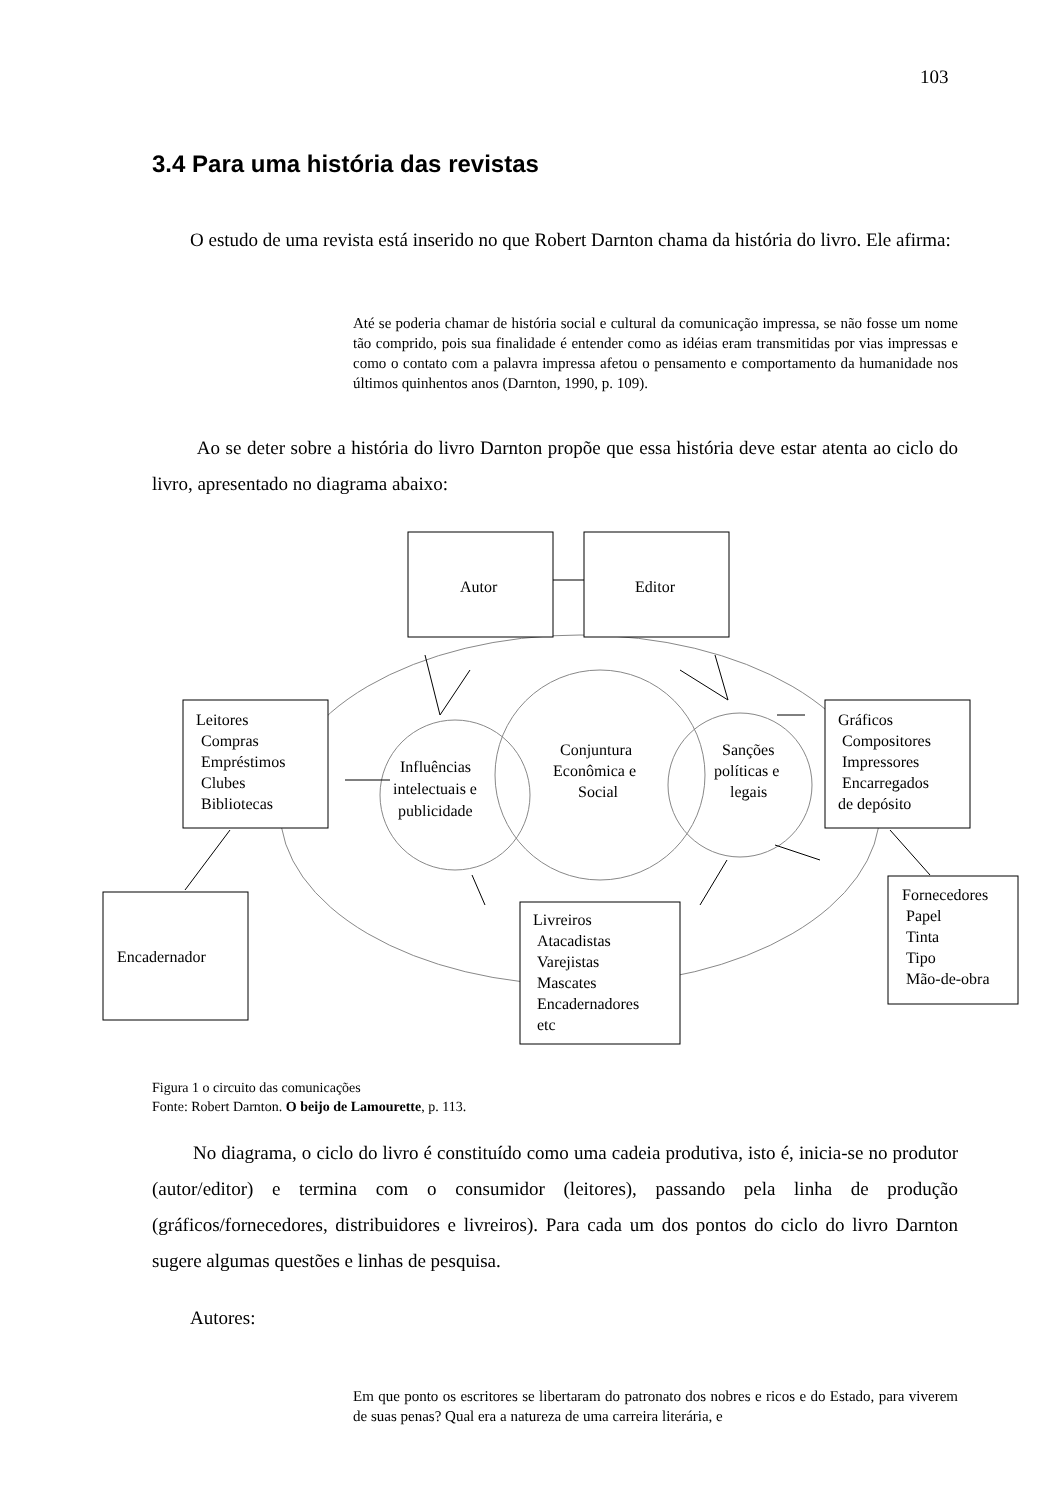103
3.4 Para uma história das revistas
O estudo de uma revista está inserido no que Robert Darnton chama da história do livro. Ele afirma:
Até se poderia chamar de história social e cultural da comunicação impressa, se não fosse um nome tão comprido, pois sua finalidade é entender como as idéias eram transmitidas por vias impressas e como o contato com a palavra impressa afetou o pensamento e comportamento da humanidade nos últimos quinhentos anos (Darnton, 1990, p. 109).
Ao se deter sobre a história do livro Darnton propõe que essa história deve estar atenta ao ciclo do livro, apresentado no diagrama abaixo:
Autor
Editor
Leitores
Compras
Empréstimos
Clubes
Bibliotecas
Influências
intelectuais e
publicidade
Conjuntura
Econômica e
Social
Sanções
políticas e
legais
Gráficos
Compositores
Impressores
Encarregados
de depósito
Encadernador
Livreiros
Atacadistas
Varejistas
Mascates
Encadernadores
etc
Fornecedores
Papel
Tinta
Tipo
Mão-de-obra
Figura 1 o circuito das comunicações
Fonte: Robert Darnton. O beijo de Lamourette, p. 113.
No diagrama, o ciclo do livro é constituído como uma cadeia produtiva, isto é, inicia-se no produtor (autor/editor) e termina com o consumidor (leitores), passando pela linha de produção (gráficos/fornecedores, distribuidores e livreiros). Para cada um dos pontos do ciclo do livro Darnton sugere algumas questões e linhas de pesquisa.
Autores:
Em que ponto os escritores se libertaram do patronato dos nobres e ricos e do Estado, para viverem de suas penas? Qual era a natureza de uma carreira literária, e